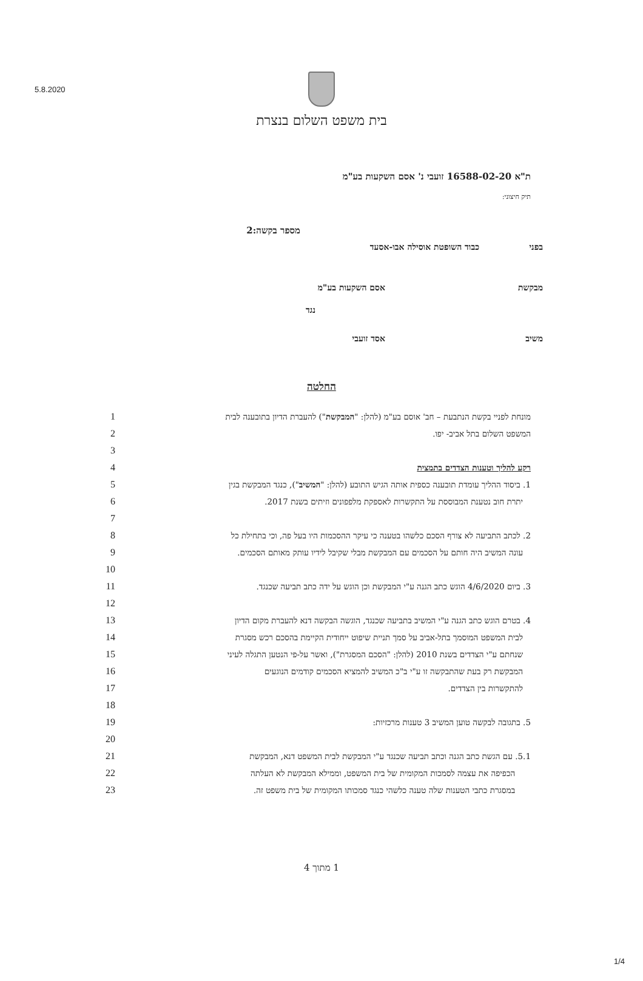5.8.2020
בית משפט השלום בנצרת
ת"א 16588-02-20 זועבי נ' אסם השקעות בע"מ
תיק חיצוני:
מספר בקשה:2
בפני כבוד השופטת אוסילה אבו-אסעד
מבקשת אסם השקעות בע"מ
נגד
משיב אסד זועבי
החלטה
1 מונחת לפניי בקשת הנתבעת – חב' אוסם בע"מ (להלן: "המבקשת") להעברת הדיון בתובענה לבית
2 המשפט השלום בתל אביב- יפו.
3
4 רקע להליך וטענות הצדדים בתמצית
5 1. ביסוד ההליך עומדת תובענה כספית אותה הגיש התובע (להלן: "המשיב"), כנגד המבקשת בגין
6 יתרת חוב נטענת המבוססת על התקשרות לאספקת מלפפונים וזיתים בשנת 2017.
7
8 2. לכתב התביעה לא צורף הסכם כלשהו בטענה כי עיקר ההסכמות היו בעל פה, וכי בתחילת כל
9 עונה המשיב היה חותם על הסכמים עם המבקשת מבלי שקיבל לידיו עותק מאותם הסכמים.
10
11 3. ביום 4/6/2020 הוגש כתב הגנה ע"י המבקשת וכן הוגש על ידה כתב תביעה שכנגד.
12
13 4. בטרם הוגש כתב הגנה ע"י המשיב בתביעה שכנגד, הוגשה הבקשה דנא להעברת מקום הדיון
14 לבית המשפט המוסמך בתל-אביב על סמך תניית שיפוט ייחודית הקיימת בהסכם רכש מסגרת
15 שנחתם ע"י הצדדים בשנת 2010 (להלן: "הסכם המסגרת"), ואשר על-פי הנטען התגלה לעיני
16 המבקשת רק בעת שהתבקשה זו ע"י ב"כ המשיב להמציא הסכמים קודמים הנוגעים
17 להתקשרות בין הצדדים.
18
19 5. בתגובה לבקשה טוען המשיב 3 טענות מרכזיות:
20
21 5.1. עם הגשת כתב הגנה וכתב תביעה שכנגד ע"י המבקשת לבית המשפט דנא, המבקשת
22 הכפיפה את עצמה לסמכות המקומית של בית המשפט, וממילא המבקשת לא העלתה
23 במסגרת כתבי הטענות שלה טענה כלשהי כנגד סמכותו המקומית של בית משפט זה.
1 מתוך 4
1/4